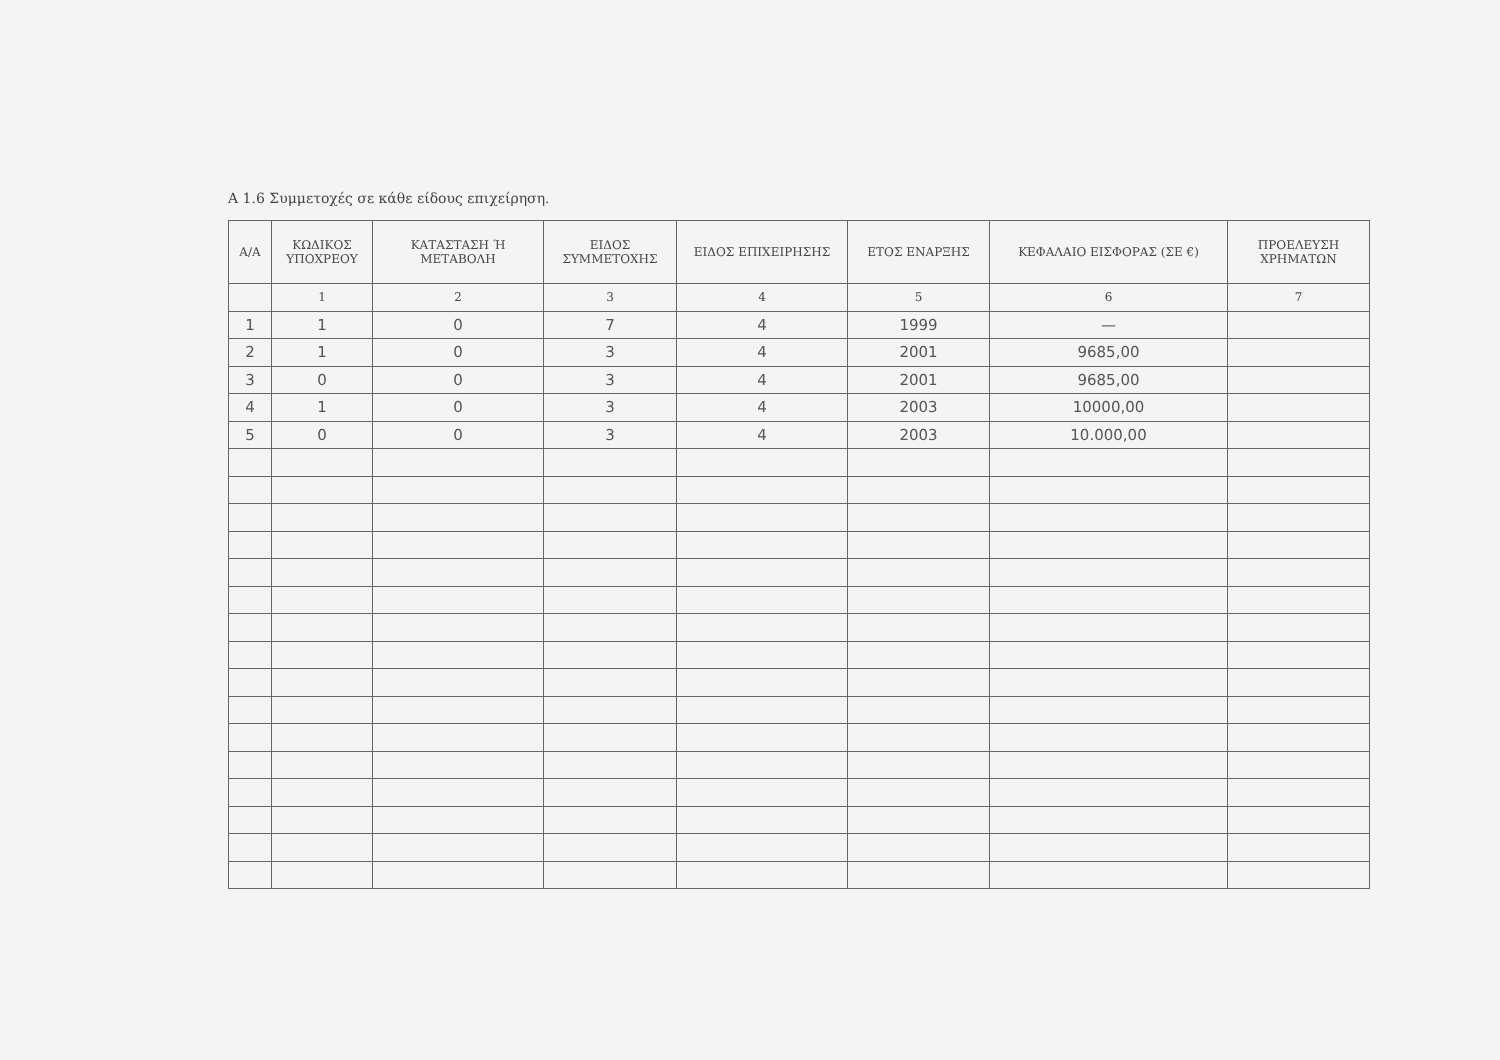Α 1.6 Συμμετοχές σε κάθε είδους επιχείρηση.
| Α/Α | ΚΩΔΙΚΟΣ ΥΠΟΧΡΕΟΥ | ΚΑΤΑΣΤΑΣΗ Ή ΜΕΤΑΒΟΛΗ | ΕΙΔΟΣ ΣΥΜΜΕΤΟΧΗΣ | ΕΙΔΟΣ ΕΠΙΧΕΙΡΗΣΗΣ | ΕΤΟΣ ΕΝΑΡΞΗΣ | ΚΕΦΑΛΑΙΟ ΕΙΣΦΟΡΑΣ (ΣΕ €) | ΠΡΟΕΛΕΥΣΗ ΧΡΗΜΑΤΩΝ |
| --- | --- | --- | --- | --- | --- | --- | --- |
| | 1 | 2 | 3 | 4 | 5 | 6 | 7 |
| 1 | 1 | 0 | 7 | 4 | 1999 | — | |
| 2 | 1 | 0 | 3 | 4 | 2001 | 9685,00 | |
| 3 | 0 | 0 | 3 | 4 | 2001 | 9685,00 | |
| 4 | 1 | 0 | 3 | 4 | 2003 | 10000,00 | |
| 5 | 0 | 0 | 3 | 4 | 2003 | 10.000,00 | |